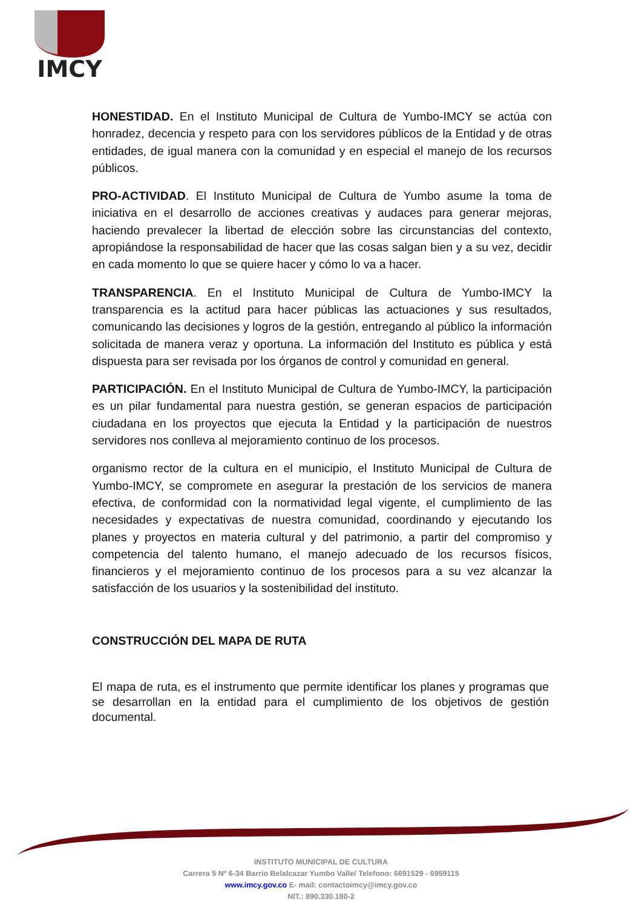IMCY
HONESTIDAD. En el Instituto Municipal de Cultura de Yumbo-IMCY se actúa con honradez, decencia y respeto para con los servidores públicos de la Entidad y de otras entidades, de igual manera con la comunidad y en especial el manejo de los recursos públicos.
PRO-ACTIVIDAD. El Instituto Municipal de Cultura de Yumbo asume la toma de iniciativa en el desarrollo de acciones creativas y audaces para generar mejoras, haciendo prevalecer la libertad de elección sobre las circunstancias del contexto, apropiándose la responsabilidad de hacer que las cosas salgan bien y a su vez, decidir en cada momento lo que se quiere hacer y cómo lo va a hacer.
TRANSPARENCIA. En el Instituto Municipal de Cultura de Yumbo-IMCY la transparencia es la actitud para hacer públicas las actuaciones y sus resultados, comunicando las decisiones y logros de la gestión, entregando al público la información solicitada de manera veraz y oportuna. La información del Instituto es pública y está dispuesta para ser revisada por los órganos de control y comunidad en general.
PARTICIPACIÓN. En el Instituto Municipal de Cultura de Yumbo-IMCY, la participación es un pilar fundamental para nuestra gestión, se generan espacios de participación ciudadana en los proyectos que ejecuta la Entidad y la participación de nuestros servidores nos conlleva al mejoramiento continuo de los procesos.
organismo rector de la cultura en el municipio, el Instituto Municipal de Cultura de Yumbo-IMCY, se compromete en asegurar la prestación de los servicios de manera efectiva, de conformidad con la normatividad legal vigente, el cumplimiento de las necesidades y expectativas de nuestra comunidad, coordinando y ejecutando los planes y proyectos en materia cultural y del patrimonio, a partir del compromiso y competencia del talento humano, el manejo adecuado de los recursos físicos, financieros y el mejoramiento continuo de los procesos para a su vez alcanzar la satisfacción de los usuarios y la sostenibilidad del instituto.
CONSTRUCCIÓN DEL MAPA DE RUTA
El mapa de ruta, es el instrumento que permite identificar los planes y programas que se desarrollan en la entidad para el cumplimiento de los objetivos de gestión documental.
INSTITUTO MUNICIPAL DE CULTURA
Carrera 5 Nº 6-34 Barrio Belalcazar Yumbo Valle/ Telefono: 6691529 - 6959115
www.imcy.gov.co E- mail: contactoimcy@imcy.gov.co
NIT.: 890.330.180-2